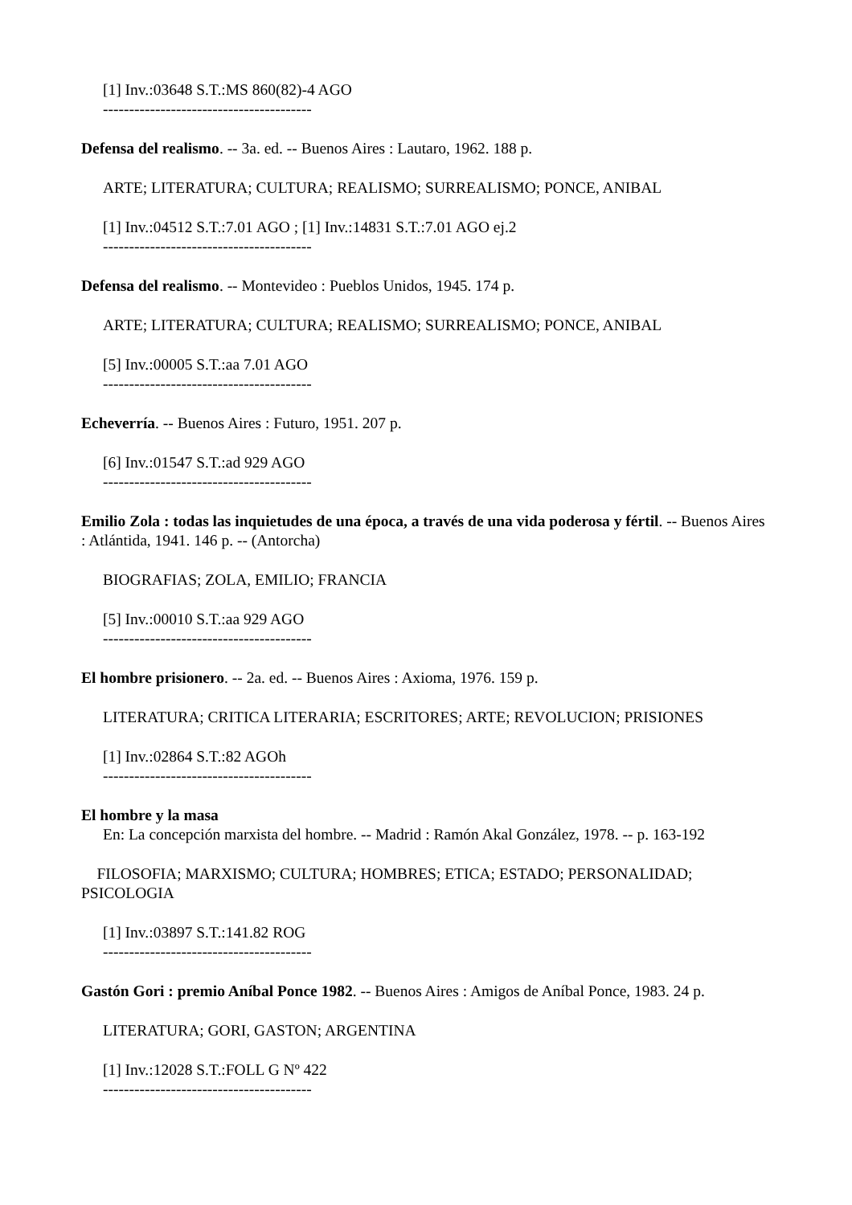[1] Inv.:03648 S.T.:MS 860(82)-4 AGO
----------------------------------------
Defensa del realismo. -- 3a. ed. -- Buenos Aires : Lautaro, 1962. 188 p.
ARTE; LITERATURA; CULTURA; REALISMO; SURREALISMO; PONCE, ANIBAL
[1] Inv.:04512 S.T.:7.01 AGO ; [1] Inv.:14831 S.T.:7.01 AGO ej.2
----------------------------------------
Defensa del realismo. -- Montevideo : Pueblos Unidos, 1945. 174 p.
ARTE; LITERATURA; CULTURA; REALISMO; SURREALISMO; PONCE, ANIBAL
[5] Inv.:00005 S.T.:aa 7.01 AGO
----------------------------------------
Echeverría. -- Buenos Aires : Futuro, 1951. 207 p.
[6] Inv.:01547 S.T.:ad 929 AGO
----------------------------------------
Emilio Zola : todas las inquietudes de una época, a través de una vida poderosa y fértil. -- Buenos Aires : Atlántida, 1941. 146 p. -- (Antorcha)
BIOGRAFIAS; ZOLA, EMILIO; FRANCIA
[5] Inv.:00010 S.T.:aa 929 AGO
----------------------------------------
El hombre prisionero. -- 2a. ed. -- Buenos Aires : Axioma, 1976. 159 p.
LITERATURA; CRITICA LITERARIA; ESCRITORES; ARTE; REVOLUCION; PRISIONES
[1] Inv.:02864 S.T.:82 AGOh
----------------------------------------
El hombre y la masa
En: La concepción marxista del hombre. -- Madrid : Ramón Akal González, 1978. -- p. 163-192
FILOSOFIA; MARXISMO; CULTURA; HOMBRES; ETICA; ESTADO; PERSONALIDAD; PSICOLOGIA
[1] Inv.:03897 S.T.:141.82 ROG
----------------------------------------
Gastón Gori : premio Aníbal Ponce 1982. -- Buenos Aires : Amigos de Aníbal Ponce, 1983. 24 p.
LITERATURA; GORI, GASTON; ARGENTINA
[1] Inv.:12028 S.T.:FOLL G Nº 422
----------------------------------------